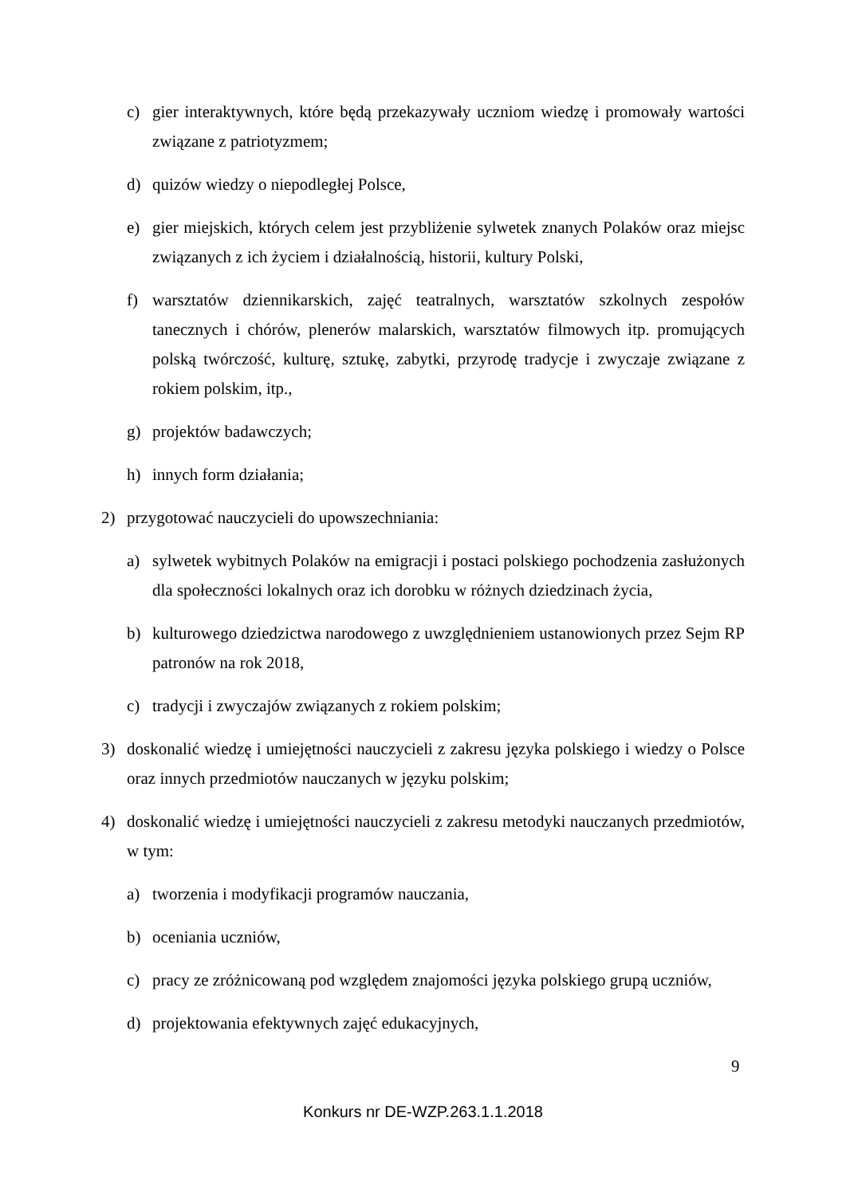c) gier interaktywnych, które będą przekazywały uczniom wiedzę i promowały wartości związane z patriotyzmem;
d) quizów wiedzy o niepodległej Polsce,
e) gier miejskich, których celem jest przybliżenie sylwetek znanych Polaków oraz miejsc związanych z ich życiem i działalnością, historii, kultury Polski,
f) warsztatów dziennikarskich, zajęć teatralnych, warsztatów szkolnych zespołów tanecznych i chórów, plenerów malarskich, warsztatów filmowych itp. promujących polską twórczość, kulturę, sztukę, zabytki, przyrodę tradycje i zwyczaje związane z rokiem polskim, itp.,
g) projektów badawczych;
h) innych form działania;
2) przygotować nauczycieli do upowszechniania:
a) sylwetek wybitnych Polaków na emigracji i postaci polskiego pochodzenia zasłużonych dla społeczności lokalnych oraz ich dorobku w różnych dziedzinach życia,
b) kulturowego dziedzictwa narodowego z uwzględnieniem ustanowionych przez Sejm RP patronów na rok 2018,
c) tradycji i zwyczajów związanych z rokiem polskim;
3) doskonalić wiedzę i umiejętności nauczycieli z zakresu języka polskiego i wiedzy o Polsce oraz innych przedmiotów nauczanych w języku polskim;
4) doskonalić wiedzę i umiejętności nauczycieli z zakresu metodyki nauczanych przedmiotów, w tym:
a) tworzenia i modyfikacji programów nauczania,
b) oceniania uczniów,
c) pracy ze zróżnicowaną pod względem znajomości języka polskiego grupą uczniów,
d) projektowania efektywnych zajęć edukacyjnych,
9
Konkurs nr DE-WZP.263.1.1.2018